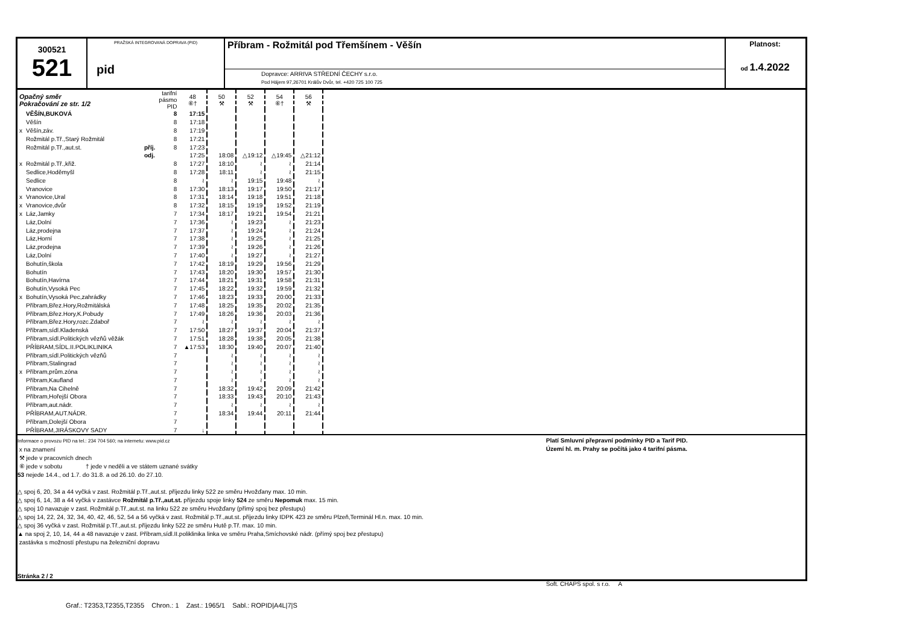300521
521
PRAŽSKÁ INTEGROVANÁ DOPRAVA (PID)
pid
Příbram - Rožmitál pod Třemšínem - Věšín
Dopravce: ARRIVA STŘEDNÍ ČECHY s.r.o.
Pod Hájem 97,26701 Králův Dvůr, tel. +420 725 100 725
Platnost:
od 1.4.2022
| Opačný směr Pokračování ze str. 1/2 | | | tarifní pásmo PID | 48 ⑥† | 50 ⚒ | 52 ⚒ | 54 ⑥† | 56 ⚒ |
| | VĚŠÍN,BUKOVÁ | | 8 | 17:15 | | | | |
| | Věšín | | 8 | 17:18 | | | | |
| x | Věšín,záv. | | 8 | 17:19 | | | | |
| | Rožmitál p.Tř.,Starý Rožmitál | | 8 | 17:21 | | | | |
| | Rožmitál p.Tř.,aut.st. | příj. | 8 | 17:23 | | | | |
| | | odj. | | 17:25 | 18:08 | △19:12 | △19:45 | △21:12 |
| x | Rožmitál p.Tř.,křiž. | | 8 | 17:27 | 18:10 | ≀ | ≀ | 21:14 |
| | Sedlice,Hoděmyšl | | 8 | 17:28 | 18:11 | ≀ | ≀ | 21:15 |
| | Sedlice | | 8 | ≀ | ≀ | 19:15 | 19:48 | ≀ |
| | Vranovice | | 8 | 17:30 | 18:13 | 19:17 | 19:50 | 21:17 |
| x | Vranovice,Ural | | 8 | 17:31 | 18:14 | 19:18 | 19:51 | 21:18 |
| x | Vranovice,dvůr | | 8 | 17:32 | 18:15 | 19:19 | 19:52 | 21:19 |
| x | Láz,Jamky | | 7 | 17:34 | 18:17 | 19:21 | 19:54 | 21:21 |
| | Láz,Dolní | | 7 | 17:36 | ≀ | 19:23 | ≀ | 21:23 |
| | Láz,prodejna | | 7 | 17:37 | ≀ | 19:24 | ≀ | 21:24 |
| | Láz,Horní | | 7 | 17:38 | ≀ | 19:25 | ≀ | 21:25 |
| | Láz,prodejna | | 7 | 17:39 | ≀ | 19:26 | ≀ | 21:26 |
| | Láz,Dolní | | 7 | 17:40 | ≀ | 19:27 | ≀ | 21:27 |
| | Bohutín,škola | | 7 | 17:42 | 18:19 | 19:29 | 19:56 | 21:29 |
| | Bohutín | | 7 | 17:43 | 18:20 | 19:30 | 19:57 | 21:30 |
| | Bohutín,Havírna | | 7 | 17:44 | 18:21 | 19:31 | 19:58 | 21:31 |
| | Bohutín,Vysoká Pec | | 7 | 17:45 | 18:22 | 19:32 | 19:59 | 21:32 |
| x | Bohutín,Vysoká Pec,zahrádky | | 7 | 17:46 | 18:23 | 19:33 | 20:00 | 21:33 |
| | Příbram,Břez.Hory,Rožmitálská | | 7 | 17:48 | 18:25 | 19:35 | 20:02 | 21:35 |
| | Příbram,Břez.Hory,K.Pobudy | | 7 | 17:49 | 18:26 | 19:36 | 20:03 | 21:36 |
| | Příbram,Břez.Hory,rozc.Zdaboř | | 7 | ≀ | ≀ | ≀ | ≀ | ≀ |
| | Příbram,sídl.Kladenská | | 7 | 17:50 | 18:27 | 19:37 | 20:04 | 21:37 |
| | Příbram,sídl.Politických vězňů věžák | | 7 | 17:51 | 18:28 | 19:38 | 20:05 | 21:38 |
| | PŘÍBRAM,SÍDL.II.POLIKLINIKA | | 7 | ▲17:53 | 18:30 | 19:40 | 20:07 | 21:40 |
| | Příbram,sídl.Politických vězňů | | 7 | | ≀ | ≀ | ≀ | ≀ |
| | Příbram,Stalingrad | | 7 | | ≀ | ≀ | ≀ | ≀ |
| x | Příbram,prům.zóna | | 7 | | ≀ | ≀ | ≀ | ≀ |
| | Příbram,Kaufland | | 7 | | ≀ | ≀ | ≀ | ≀ |
| | Příbram,Na Cihelně | | 7 | | 18:32 | 19:42 | 20:09 | 21:42 |
| | Příbram,Hořejší Obora | | 7 | | 18:33 | 19:43 | 20:10 | 21:43 |
| | Příbram,aut.nádr. | | 7 | | ≀ | ≀ | ≀ | ≀ |
| | PŘÍBRAM,AUT.NÁDR. | | 7 | | 18:34 | 19:44 | 20:11 | 21:44 |
| | Příbram,Dolejší Obora | | 7 | | | | | |
| | PŘÍBRAM,JIRÁSKOVY SADY | | 7 | ↓ | | | | |
Informace o provozu PID na tel.: 234 704 560; na internetu: www.pid.cz
x na znamení
⚒ jede v pracovních dnech
⑥ jede v sobotu † jede v neděli a ve státem uznané svátky
53 nejede 14.4., od 1.7. do 31.8. a od 26.10. do 27.10.
△ spoj 6, 20, 34 a 44 vyčká v zast. Rožmitál p.Tř.,aut.st. příjezdu linky 522 ze směru Hvožďany max. 10 min.
△ spoj 6, 14, 38 a 44 vyčká v zastávce Rožmitál p.Tř.,aut.st. příjezdu spoje linky 524 ze směru Nepomuk max. 15 min.
△ spoj 10 navazuje v zast. Rožmitál p.Tř.,aut.st. na linku 522 ze směru Hvožďany (přímý spoj bez přestupu)
△ spoj 14, 22, 24, 32, 34, 40, 42, 46, 52, 54 a 56 vyčká v zast. Rožmitál p.Tř.,aut.st. příjezdu linky IDPK 423 ze směru Plzeň,Terminál Hl.n. max. 10 min.
△ spoj 36 vyčká v zast. Rožmitál p.Tř.,aut.st. příjezdu linky 522 ze směru Hutě p.Tř. max. 10 min.
▲ na spoj 2, 10, 14, 44 a 48 navazuje v zast. Příbram,sídl.II.poliklinika linka ve směru Praha,Smíchovské nádr. (přímý spoj bez přestupu)
zastávka s možností přestupu na železniční dopravu
Stránka 2 / 2
Platí Smluvní přepravní podmínky PID a Tarif PID.
Území hl. m. Prahy se počítá jako 4 tarifní pásma.
Soft. CHAPS spol. s r.o. A
Graf.: T2353,T2355,T2355 Chron.: 1 Zast.: 1965/1 Sabl.: ROPID|A4L|7|S